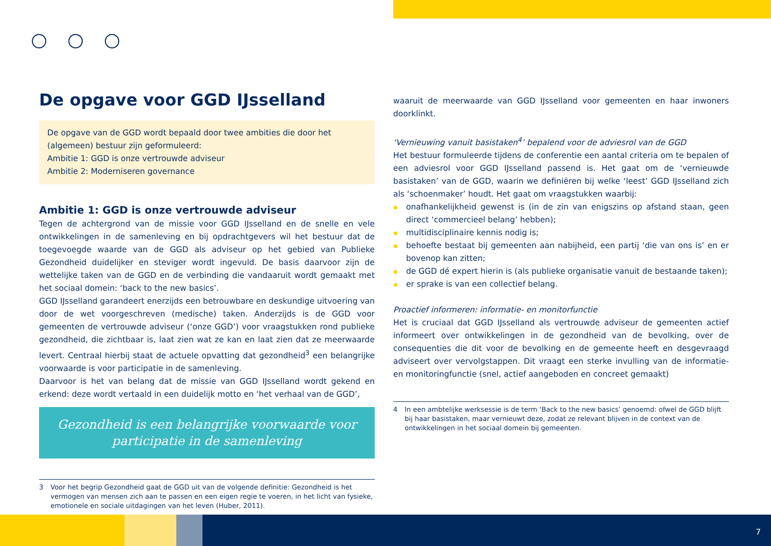De opgave voor GGD IJsselland
De opgave van de GGD wordt bepaald door twee ambities die door het (algemeen) bestuur zijn geformuleerd:
Ambitie 1: GGD is onze vertrouwde adviseur
Ambitie 2: Moderniseren governance
Ambitie 1: GGD is onze vertrouwde adviseur
Tegen de achtergrond van de missie voor GGD IJsselland en de snelle en vele ontwikkelingen in de samenleving en bij opdrachtgevers wil het bestuur dat de toegevoegde waarde van de GGD als adviseur op het gebied van Publieke Gezondheid duidelijker en steviger wordt ingevuld. De basis daarvoor zijn de wettelijke taken van de GGD en de verbinding die vandaaruit wordt gemaakt met het sociaal domein: ‘back to the new basics’.
GGD IJsselland garandeert enerzijds een betrouwbare en deskundige uitvoering van door de wet voorgeschreven (medische) taken. Anderzijds is de GGD voor gemeenten de vertrouwde adviseur (‘onze GGD’) voor vraagstukken rond publieke gezondheid, die zichtbaar is, laat zien wat ze kan en laat zien dat ze meerwaarde levert. Centraal hierbij staat de actuele opvatting dat gezondheid<sup>3</sup> een belangrijke voorwaarde is voor participatie in de samenleving.
Daarvoor is het van belang dat de missie van GGD IJsselland wordt gekend en erkend: deze wordt vertaald in een duidelijk motto en ‘het verhaal van de GGD’,
Gezondheid is een belangrijke voorwaarde voor participatie in de samenleving
3 Voor het begrip Gezondheid gaat de GGD uit van de volgende definitie: Gezondheid is het vermogen van mensen zich aan te passen en een eigen regie te voeren, in het licht van fysieke, emotionele en sociale uitdagingen van het leven (Huber, 2011).
waaruit de meerwaarde van GGD IJsselland voor gemeenten en haar inwoners doorklinkt.
‘Vernieuwing vanuit basistaken<sup>4</sup>’ bepalend voor de adviesrol van de GGD
Het bestuur formuleerde tijdens de conferentie een aantal criteria om te bepalen of een adviesrol voor GGD IJsselland passend is. Het gaat om de ‘vernieuwde basistaken’ van de GGD, waarin we definiëren bij welke ‘leest’ GGD IJsselland zich als ‘schoenmaker’ houdt. Het gaat om vraagstukken waarbij:
onafhankelijkheid gewenst is (in de zin van enigszins op afstand staan, geen direct ‘commercieel belang’ hebben);
multidisciplinaire kennis nodig is;
behoefte bestaat bij gemeenten aan nabijheid, een partij ‘die van ons is’ en er bovenop kan zitten;
de GGD dé expert hierin is (als publieke organisatie vanuit de bestaande taken);
er sprake is van een collectief belang.
Proactief informeren: informatie- en monitorfunctie
Het is cruciaal dat GGD IJsselland als vertrouwde adviseur de gemeenten actief informeert over ontwikkelingen in de gezondheid van de bevolking, over de consequenties die dit voor de bevolking en de gemeente heeft en desgevraagd adviseert over vervolgstappen. Dit vraagt een sterke invulling van de informatie- en monitoringfunctie (snel, actief aangeboden en concreet gemaakt)
4 In een ambtelijke werksessie is de term ‘Back to the new basics’ genoemd: ofwel de GGD blijft bij haar basistaken, maar vernieuwt deze, zodat ze relevant blijven in de context van de ontwikkelingen in het sociaal domein bij gemeenten.
7